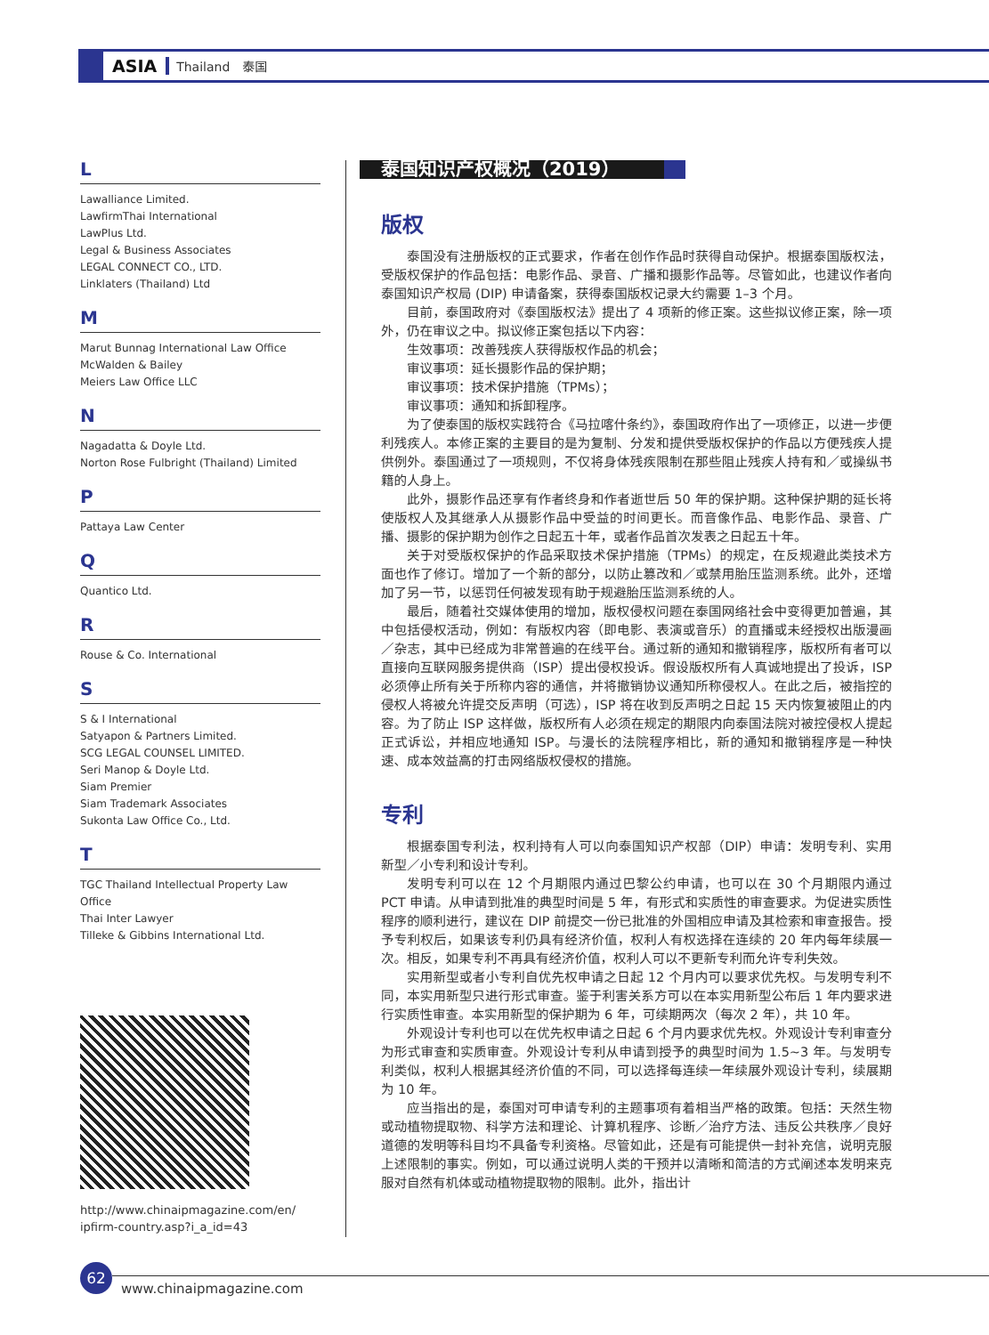ASIA Thailand　泰国
L
Lawalliance Limited.
LawfirmThai International
LawPlus Ltd.
Legal & Business Associates
LEGAL CONNECT CO., LTD.
Linklaters (Thailand) Ltd
M
Marut Bunnag International Law Office
McWalden & Bailey
Meiers Law Office LLC
N
Nagadatta & Doyle Ltd.
Norton Rose Fulbright (Thailand) Limited
P
Pattaya Law Center
Q
Quantico Ltd.
R
Rouse & Co. International
S
S & I International
Satyapon & Partners Limited.
SCG LEGAL COUNSEL LIMITED.
Seri Manop & Doyle Ltd.
Siam Premier
Siam Trademark Associates
Sukonta Law Office Co., Ltd.
T
TGC Thailand Intellectual Property Law Office
Thai Inter Lawyer
Tilleke & Gibbins International Ltd.
http://www.chinaipmagazine.com/en/
ipfirm-country.asp?i_a_id=43
泰国知识产权概况（2019）
版权
泰国没有注册版权的正式要求，作者在创作作品时获得自动保护。根据泰国版权法，受版权保护的作品包括：电影作品、录音、广播和摄影作品等。尽管如此，也建议作者向泰国知识产权局 (DIP) 申请备案，获得泰国版权记录大约需要 1–3 个月。
目前，泰国政府对《泰国版权法》提出了 4 项新的修正案。这些拟议修正案，除一项外，仍在审议之中。拟议修正案包括以下内容：
生效事项：改善残疾人获得版权作品的机会；
审议事项：延长摄影作品的保护期；
审议事项：技术保护措施（TPMs）；
审议事项：通知和拆卸程序。
为了使泰国的版权实践符合《马拉喀什条约》，泰国政府作出了一项修正，以进一步便利残疾人。本修正案的主要目的是为复制、分发和提供受版权保护的作品以方便残疾人提供例外。泰国通过了一项规则，不仅将身体残疾限制在那些阻止残疾人持有和／或操纵书籍的人身上。
此外，摄影作品还享有作者终身和作者逝世后 50 年的保护期。这种保护期的延长将使版权人及其继承人从摄影作品中受益的时间更长。而音像作品、电影作品、录音、广播、摄影的保护期为创作之日起五十年，或者作品首次发表之日起五十年。
关于对受版权保护的作品采取技术保护措施（TPMs）的规定，在反规避此类技术方面也作了修订。增加了一个新的部分，以防止篡改和／或禁用胎压监测系统。此外，还增加了另一节，以惩罚任何被发现有助于规避胎压监测系统的人。
最后，随着社交媒体使用的增加，版权侵权问题在泰国网络社会中变得更加普遍，其中包括侵权活动，例如：有版权内容（即电影、表演或音乐）的直播或未经授权出版漫画／杂志，其中已经成为非常普遍的在线平台。通过新的通知和撤销程序，版权所有者可以直接向互联网服务提供商（ISP）提出侵权投诉。假设版权所有人真诚地提出了投诉，ISP 必须停止所有关于所称内容的通信，并将撤销协议通知所称侵权人。在此之后，被指控的侵权人将被允许提交反声明（可选），ISP 将在收到反声明之日起 15 天内恢复被阻止的内容。为了防止 ISP 这样做，版权所有人必须在规定的期限内向泰国法院对被控侵权人提起正式诉讼，并相应地通知 ISP。与漫长的法院程序相比，新的通知和撤销程序是一种快速、成本效益高的打击网络版权侵权的措施。
专利
根据泰国专利法，权利持有人可以向泰国知识产权部（DIP）申请：发明专利、实用新型／小专利和设计专利。
发明专利可以在 12 个月期限内通过巴黎公约申请，也可以在 30 个月期限内通过 PCT 申请。从申请到批准的典型时间是 5 年，有形式和实质性的审查要求。为促进实质性程序的顺利进行，建议在 DIP 前提交一份已批准的外国相应申请及其检索和审查报告。授予专利权后，如果该专利仍具有经济价值，权利人有权选择在连续的 20 年内每年续展一次。相反，如果专利不再具有经济价值，权利人可以不更新专利而允许专利失效。
实用新型或者小专利自优先权申请之日起 12 个月内可以要求优先权。与发明专利不同，本实用新型只进行形式审查。鉴于利害关系方可以在本实用新型公布后 1 年内要求进行实质性审查。本实用新型的保护期为 6 年，可续期两次（每次 2 年），共 10 年。
外观设计专利也可以在优先权申请之日起 6 个月内要求优先权。外观设计专利审查分为形式审查和实质审查。外观设计专利从申请到授予的典型时间为 1.5~3 年。与发明专利类似，权利人根据其经济价值的不同，可以选择每连续一年续展外观设计专利，续展期为 10 年。
应当指出的是，泰国对可申请专利的主题事项有着相当严格的政策。包括：天然生物或动植物提取物、科学方法和理论、计算机程序、诊断／治疗方法、违反公共秩序／良好道德的发明等科目均不具备专利资格。尽管如此，还是有可能提供一封补充信，说明克服上述限制的事实。例如，可以通过说明人类的干预并以清晰和简洁的方式阐述本发明来克服对自然有机体或动植物提取物的限制。此外，指出计
62
www.chinaipmagazine.com